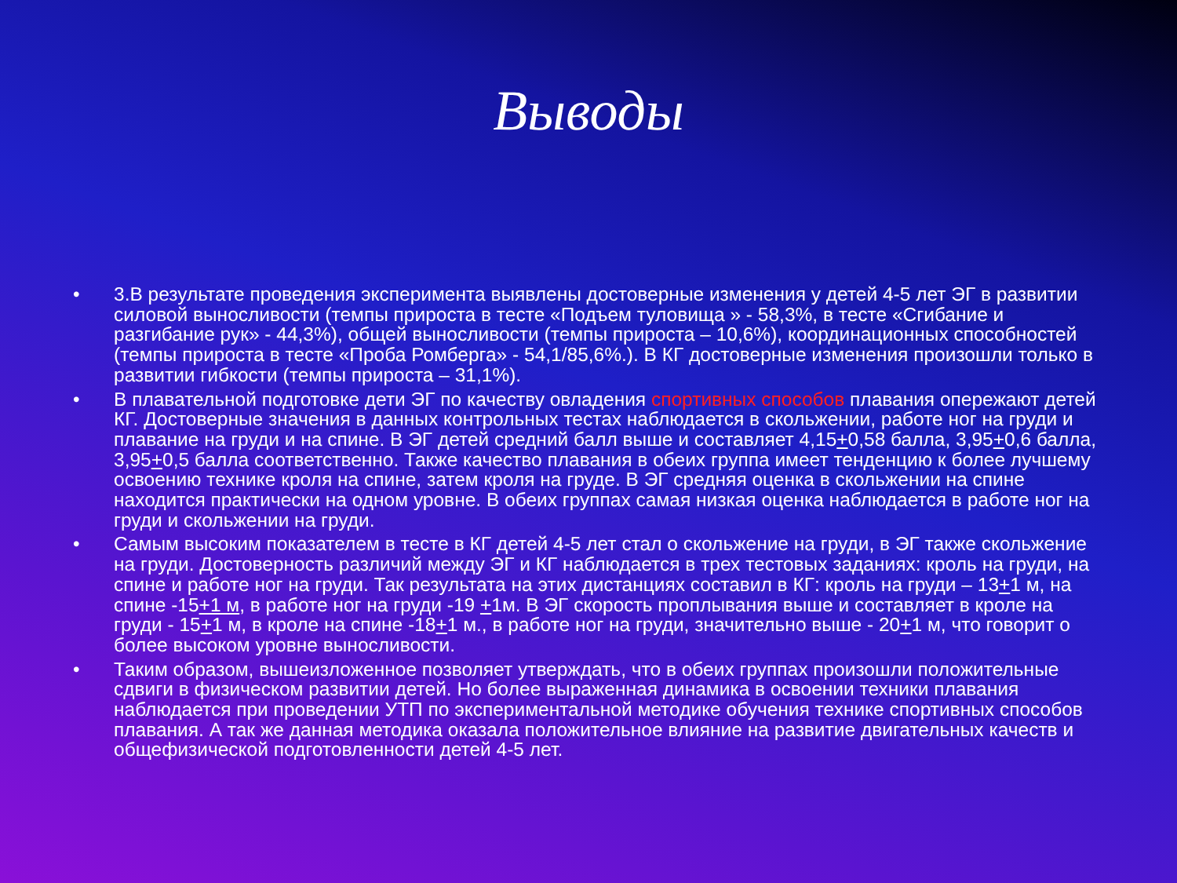Выводы
• 3.В результате проведения эксперимента выявлены достоверные изменения у детей 4-5 лет ЭГ в развитии силовой выносливости (темпы прироста в тесте «Подъем туловища » - 58,3%, в тесте «Сгибание и разгибание рук» - 44,3%), общей выносливости (темпы прироста – 10,6%), координационных способностей (темпы прироста в тесте «Проба Ромберга» - 54,1/85,6%.). В КГ достоверные изменения произошли только в развитии гибкости (темпы прироста – 31,1%).
• В плавательной подготовке дети ЭГ по качеству овладения спортивных способов плавания опережают детей КГ. Достоверные значения в данных контрольных тестах наблюдается в скольжении, работе ног на груди и плавание на груди и на спине. В ЭГ детей средний балл выше и составляет 4,15+0,58 балла, 3,95+0,6 балла, 3,95+0,5 балла соответственно. Также качество плавания в обеих группа имеет тенденцию к более лучшему освоению технике кроля на спине, затем кроля на груде. В ЭГ средняя оценка в скольжении на спине находится практически на одном уровне. В обеих группах самая низкая оценка наблюдается в работе ног на груди и скольжении на груди.
• Самым высоким показателем в тесте в КГ детей 4-5 лет стал о скольжение на груди, в ЭГ также скольжение на груди. Достоверность различий между ЭГ и КГ наблюдается в трех тестовых заданиях: кроль на груди, на спине и работе ног на груди. Так результата на этих дистанциях составил в КГ: кроль на груди – 13+1 м, на спине -15+1 м, в работе ног на груди -19 +1м. В ЭГ скорость проплывания выше и составляет в кроле на груди - 15+1 м, в кроле на спине -18+1 м., в работе ног на груди, значительно выше - 20+1 м, что говорит о более высоком уровне выносливости.
• Таким образом, вышеизложенное позволяет утверждать, что в обеих группах произошли положительные сдвиги в физическом развитии детей. Но более выраженная динамика в освоении техники плавания наблюдается при проведении УТП по экспериментальной методике обучения технике спортивных способов плавания. А так же данная методика оказала положительное влияние на развитие двигательных качеств и общефизической подготовленности детей 4-5 лет.